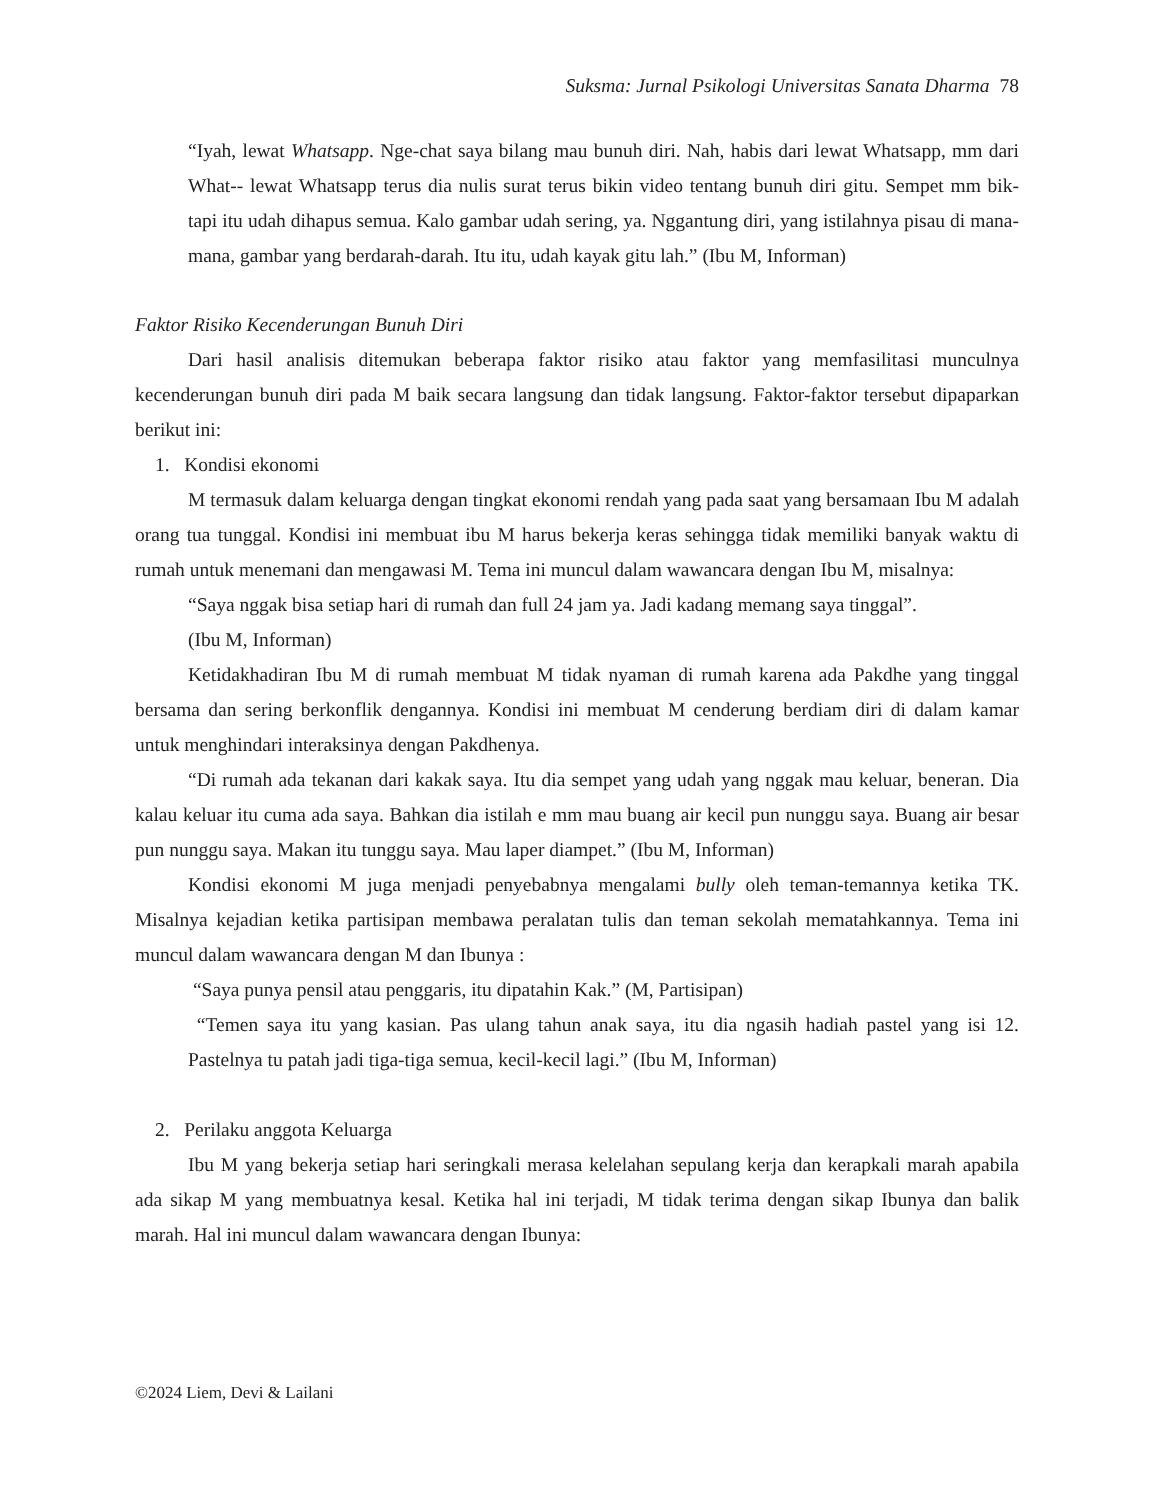Suksma: Jurnal Psikologi Universitas Sanata Dharma 78
“Iyah, lewat Whatsapp. Nge-chat saya bilang mau bunuh diri. Nah, habis dari lewat Whatsapp, mm dari What-- lewat Whatsapp terus dia nulis surat terus bikin video tentang bunuh diri gitu. Sempet mm bik- tapi itu udah dihapus semua. Kalo gambar udah sering, ya. Nggantung diri, yang istilahnya pisau di mana-mana, gambar yang berdarah-darah. Itu itu, udah kayak gitu lah.” (Ibu M, Informan)
Faktor Risiko Kecenderungan Bunuh Diri
Dari hasil analisis ditemukan beberapa faktor risiko atau faktor yang memfasilitasi munculnya kecenderungan bunuh diri pada M baik secara langsung dan tidak langsung. Faktor-faktor tersebut dipaparkan berikut ini:
1. Kondisi ekonomi
M termasuk dalam keluarga dengan tingkat ekonomi rendah yang pada saat yang bersamaan Ibu M adalah orang tua tunggal. Kondisi ini membuat ibu M harus bekerja keras sehingga tidak memiliki banyak waktu di rumah untuk menemani dan mengawasi M. Tema ini muncul dalam wawancara dengan Ibu M, misalnya:
“Saya nggak bisa setiap hari di rumah dan full 24 jam ya. Jadi kadang memang saya tinggal”.
(Ibu M, Informan)
Ketidakhadiran Ibu M di rumah membuat M tidak nyaman di rumah karena ada Pakdhe yang tinggal bersama dan sering berkonflik dengannya. Kondisi ini membuat M cenderung berdiam diri di dalam kamar untuk menghindari interaksinya dengan Pakdhenya.
“Di rumah ada tekanan dari kakak saya. Itu dia sempet yang udah yang nggak mau keluar, beneran. Dia kalau keluar itu cuma ada saya. Bahkan dia istilah e mm mau buang air kecil pun nunggu saya. Buang air besar pun nunggu saya. Makan itu tunggu saya. Mau laper diampet.” (Ibu M, Informan)
Kondisi ekonomi M juga menjadi penyebabnya mengalami bully oleh teman-temannya ketika TK. Misalnya kejadian ketika partisipan membawa peralatan tulis dan teman sekolah mematahkannya. Tema ini muncul dalam wawancara dengan M dan Ibunya :
“Saya punya pensil atau penggaris, itu dipatahin Kak.” (M, Partisipan)
“Temen saya itu yang kasian. Pas ulang tahun anak saya, itu dia ngasih hadiah pastel yang isi 12. Pastelnya tu patah jadi tiga-tiga semua, kecil-kecil lagi.” (Ibu M, Informan)
2. Perilaku anggota Keluarga
Ibu M yang bekerja setiap hari seringkali merasa kelelahan sepulang kerja dan kerapkali marah apabila ada sikap M yang membuatnya kesal. Ketika hal ini terjadi, M tidak terima dengan sikap Ibunya dan balik marah. Hal ini muncul dalam wawancara dengan Ibunya:
©2024 Liem, Devi & Lailani